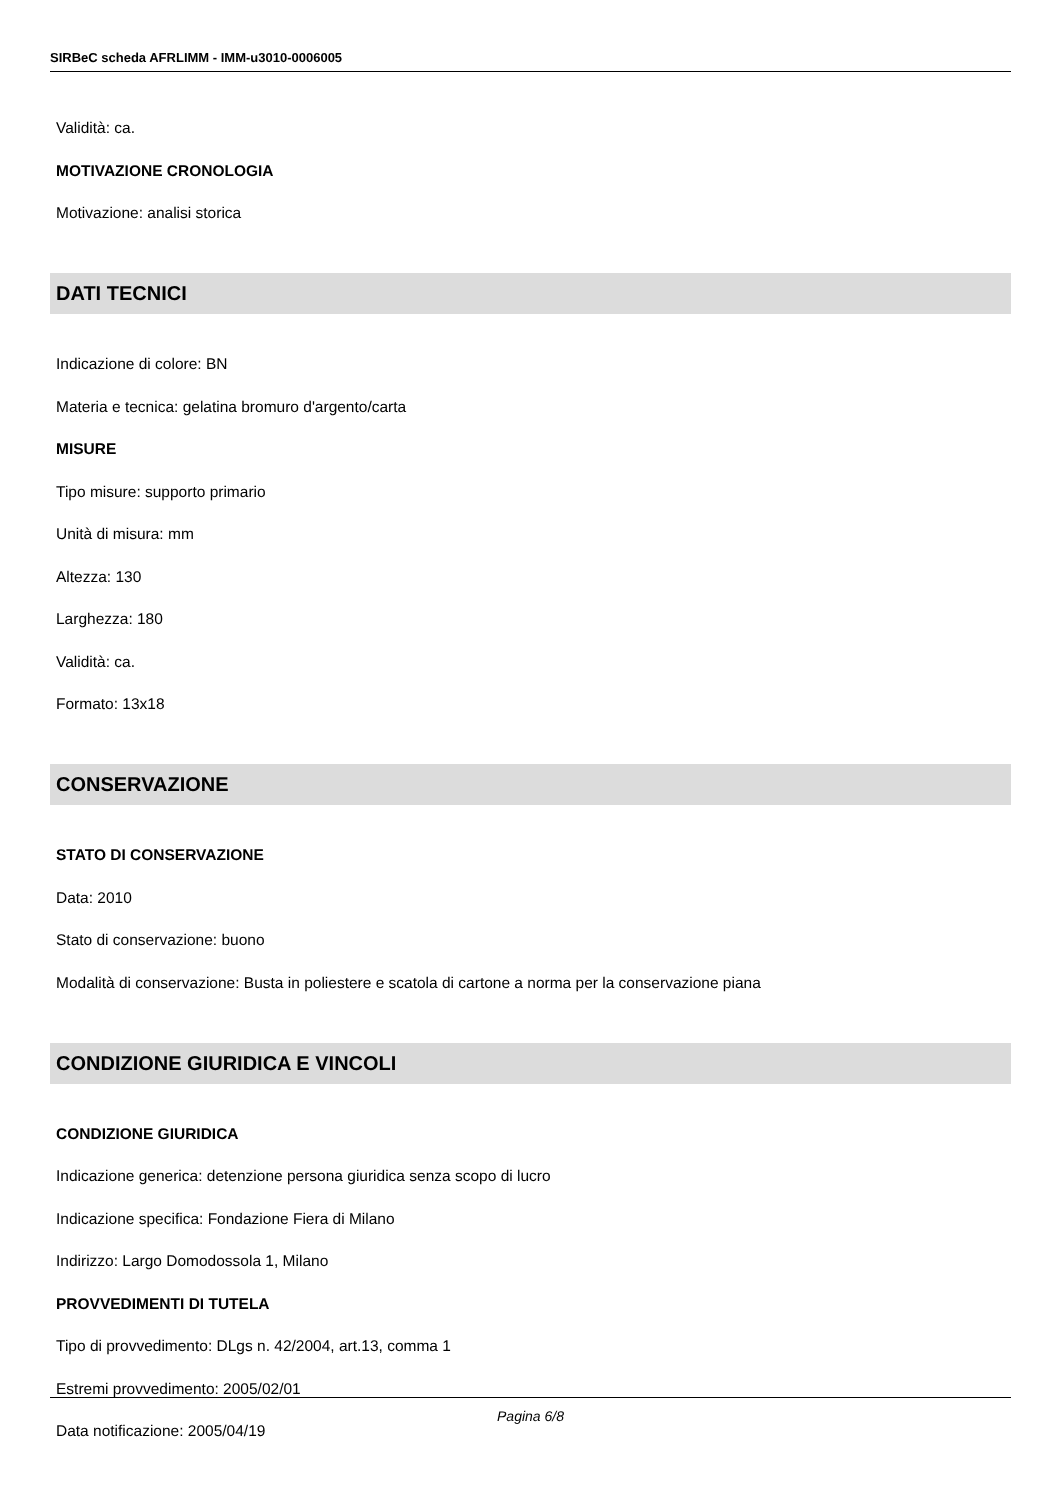SIRBeC scheda AFRLIMM - IMM-u3010-0006005
Validità: ca.
MOTIVAZIONE CRONOLOGIA
Motivazione: analisi storica
DATI TECNICI
Indicazione di colore: BN
Materia e tecnica: gelatina bromuro d'argento/carta
MISURE
Tipo misure: supporto primario
Unità di misura: mm
Altezza: 130
Larghezza: 180
Validità: ca.
Formato: 13x18
CONSERVAZIONE
STATO DI CONSERVAZIONE
Data: 2010
Stato di conservazione: buono
Modalità di conservazione: Busta in poliestere e scatola di cartone a norma per la conservazione piana
CONDIZIONE GIURIDICA E VINCOLI
CONDIZIONE GIURIDICA
Indicazione generica: detenzione persona giuridica senza scopo di lucro
Indicazione specifica: Fondazione Fiera di Milano
Indirizzo: Largo Domodossola 1, Milano
PROVVEDIMENTI DI TUTELA
Tipo di provvedimento: DLgs n. 42/2004, art.13, comma 1
Estremi provvedimento: 2005/02/01
Data notificazione: 2005/04/19
Pagina 6/8